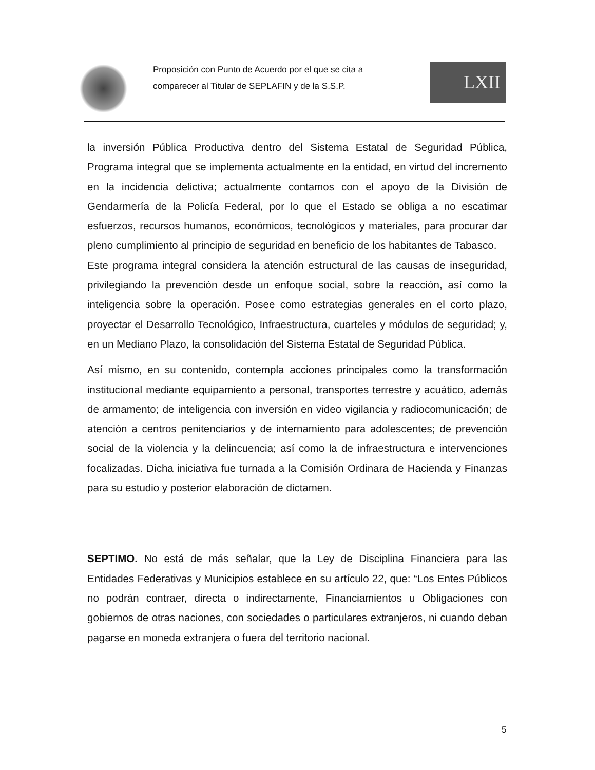Proposición con Punto de Acuerdo por el que se cita a comparecer al Titular de SEPLAFIN y de la S.S.P.
LXII
la inversión Pública Productiva dentro del Sistema Estatal de Seguridad Pública, Programa integral que se implementa actualmente en la entidad, en virtud del incremento en la incidencia delictiva; actualmente contamos con el apoyo de la División de Gendarmería de la Policía Federal, por lo que el Estado se obliga a no escatimar esfuerzos, recursos humanos, económicos, tecnológicos y materiales, para procurar dar pleno cumplimiento al principio de seguridad en beneficio de los habitantes de Tabasco.
Este programa integral considera la atención estructural de las causas de inseguridad, privilegiando la prevención desde un enfoque social, sobre la reacción, así como la inteligencia sobre la operación. Posee como estrategias generales en el corto plazo, proyectar el Desarrollo Tecnológico, Infraestructura, cuarteles y módulos de seguridad; y, en un Mediano Plazo, la consolidación del Sistema Estatal de Seguridad Pública.
Así mismo, en su contenido, contempla acciones principales como la transformación institucional mediante equipamiento a personal, transportes terrestre y acuático, además de armamento; de inteligencia con inversión en video vigilancia y radiocomunicación; de atención a centros penitenciarios y de internamiento para adolescentes; de prevención social de la violencia y la delincuencia; así como la de infraestructura e intervenciones focalizadas. Dicha iniciativa fue turnada a la Comisión Ordinara de Hacienda y Finanzas para su estudio y posterior elaboración de dictamen.
SEPTIMO. No está de más señalar, que la Ley de Disciplina Financiera para las Entidades Federativas y Municipios establece en su artículo 22, que: “Los Entes Públicos no podrán contraer, directa o indirectamente, Financiamientos u Obligaciones con gobiernos de otras naciones, con sociedades o particulares extranjeros, ni cuando deban pagarse en moneda extranjera o fuera del territorio nacional.
5